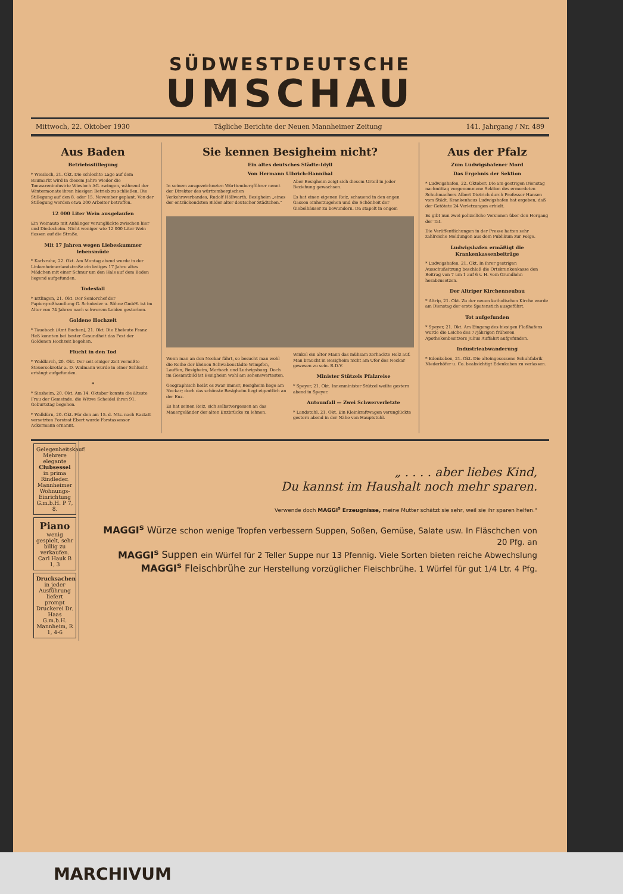SÜDWESTDEUTSCHE
UMSCHAU
Mittwoch, 22. Oktober 1930 Tägliche Berichte der Neuen Mannheimer Zeitung 141. Jahrgang / Nr. 489
Aus Baden
Betriebsstillegung
* Wiesloch, 21. Okt. Die schlechte Lage auf dem Baumarkt wird in diesem Jahre wieder die Tonwarenindustrie Wiesloch AG. zwingen, während der Wintermonate ihren hiesigen Betrieb zu schließen. Die Stillegung auf den 8. oder 15. November geplant. Von der Stillegung werden etwa 200 Arbeiter betroffen.
12 000 Liter Wein ausgelaufen
Ein Weinauto mit Anhänger verunglückte zwischen hier und Diedesheim. Nicht weniger wie 12 000 Liter Wein flossen auf die Straße.
Mit 17 Jahren wegen Liebeskummer lebensmüde
* Karlsruhe, 22. Okt. Am Montag abend wurde in der Linkenheimerlandstraße ein lediges 17 Jahre altes Mädchen mit einer Schnur um den Hals auf dem Boden liegend aufgefunden.
Todesfall
* Ettlingen, 21. Okt. Der Seniorchef der Papiergroßhandlung G. Schnieder u. Söhne GmbH. ist im Alter von 74 Jahren nach schwerem Leiden gestorben.
Goldene Hochzeit
* Tauebach (Amt Buchen), 21. Okt. Die Eheleute Franz Heß konnten bei bester Gesundheit das Fest der Goldenen Hochzeit begehen.
Flucht in den Tod
* Waldkirch, 20. Okt. Der seit einiger Zeit vermißte Steuersekretär a. D. Widmann wurde in einer Schlucht erhängt aufgefunden.
*
* Sinsheim, 20. Okt. Am 14. Oktober konnte die älteste Frau der Gemeinde, die Witwe Scheidel ihren 91. Geburtstag begehen.
* Walldürn, 20. Okt. Für den am 15. d. Mts. nach Rastatt versetzten Forstrat Ebert wurde Forstassessor Ackermann ernannt.
Sie kennen Besigheim nicht?
Ein altes deutsches Städte-Idyll
Von Hermann Ulbrich-Hannibal
In seinem ausgezeichneten Württembergführer nennt der Direktor des württembergischen Verkehrsverbandes, Rudolf Höllwarth, Besigheim „eines der entzückendsten Bilder alter deutscher Städtchen." Aber Besigheim zeigt sich diesem Urteil in jeder Beziehung gewachsen.
Es hat einen eigenen Reiz, schauend in den engen Gassen einherzugehen und die Schönheit der Giebelhäuser zu bewundern. Da stapelt in engem
Wenn man an den Neckar fährt, so besucht man wohl die Reihe der kleinen Schwabenstädte Wimpfen, Lauffen, Besigheim, Marbach und Ludwigsburg. Doch im Gesamtbild ist Besigheim wohl am sehenswertesten.
Geographisch heißt es zwar immer, Besigheim liege am Neckar; doch das schönste Besigheim liegt eigentlich an der Enz.
Es hat seinen Reiz, sich selbstvergessen an das Mauergeländer der alten Enzbrücke zu lehnen.
Winkel ein alter Mann das mühsam zerhackte Holz auf. Man braucht in Besigheim nicht am Ufer des Neckar gewesen zu sein. R.D.V.
Minister Stützels Pfalzreise
* Speyer, 21. Okt. Innenminister Stützel weilte gestern abend in Speyer.
Autounfall — Zwei Schwerverletzte
* Landstuhl, 21. Okt. Ein Kleinkraftwagen verunglückte gestern abend in der Nähe von Hauptstuhl.
Aus der Pfalz
Zum Ludwigshafener Mord
Das Ergebnis der Sektion
* Ludwigshafen, 22. Oktober. Die am gestrigen Dienstag nachmittag vorgenommene Sektion des ermordeten Schuhmachers Albert Dietrich durch Professor Hansen vom Städt. Krankenhaus Ludwigshafen hat ergeben, daß der Getötete 24 Verletzungen erhielt.
Es gibt nun zwei polizeiliche Versionen über den Hergang der Tat.
Die Veröffentlichungen in der Presse hatten sehr zahlreiche Meldungen aus dem Publikum zur Folge.
Ludwigshafen ermäßigt die Krankenkassenbeiträge
* Ludwigshafen, 21. Okt. In ihrer gestrigen Ausschußsitzung beschloß die Ortskrankenkasse den Beitrag von 7 um 1 auf 6 v. H. vom Grundlohn herabzusetzen.
Der Altriper Kirchenneubau
* Altrip, 21. Okt. Zu der neuen katholischen Kirche wurde am Dienstag der erste Spatenstich ausgeführt.
Tot aufgefunden
* Speyer, 21. Okt. Am Eingang des hiesigen Floßhafens wurde die Leiche des 77jährigen früheren Apothekenbesitzers Julius Auffahrt aufgefunden.
Industrieabwanderung
* Edenkoben, 21. Okt. Die alteingesessene Schuhfabrik Niederhöfer u. Co. beabsichtigt Edenkoben zu verlassen.
Gelegenheitskauf! Mehrere elegante Clubsessel in prima Rindleder. Mannheimer Wohnungs-Einrichtung G.m.b.H. P 7, 8.
Piano
wenig gespielt, sehr billig zu verkaufen. Carl Hauk B 1, 3
Drucksachen
in jeder Ausführung liefert prompt Druckerei Dr. Haas G.m.b.H. Mannheim, R 1, 4-6
„ . . . . aber liebes Kind,
Du kannst im Haushalt noch mehr sparen.
Verwende doch MAGGI<sup>s</sup> Erzeugnisse, meine Mutter schätzt sie sehr, weil sie ihr sparen helfen."
MAGGI<sup>s</sup> Würze schon wenige Tropfen verbessern Suppen, Soßen, Gemüse, Salate usw. In Fläschchen von 20 Pfg. an
MAGGI<sup>s</sup> Suppen ein Würfel für 2 Teller Suppe nur 13 Pfennig. Viele Sorten bieten reiche Abwechslung
MAGGI<sup>s</sup> Fleischbrühe zur Herstellung vorzüglicher Fleischbrühe. 1 Würfel für gut 1/4 Ltr. 4 Pfg.
MARCHIVUM